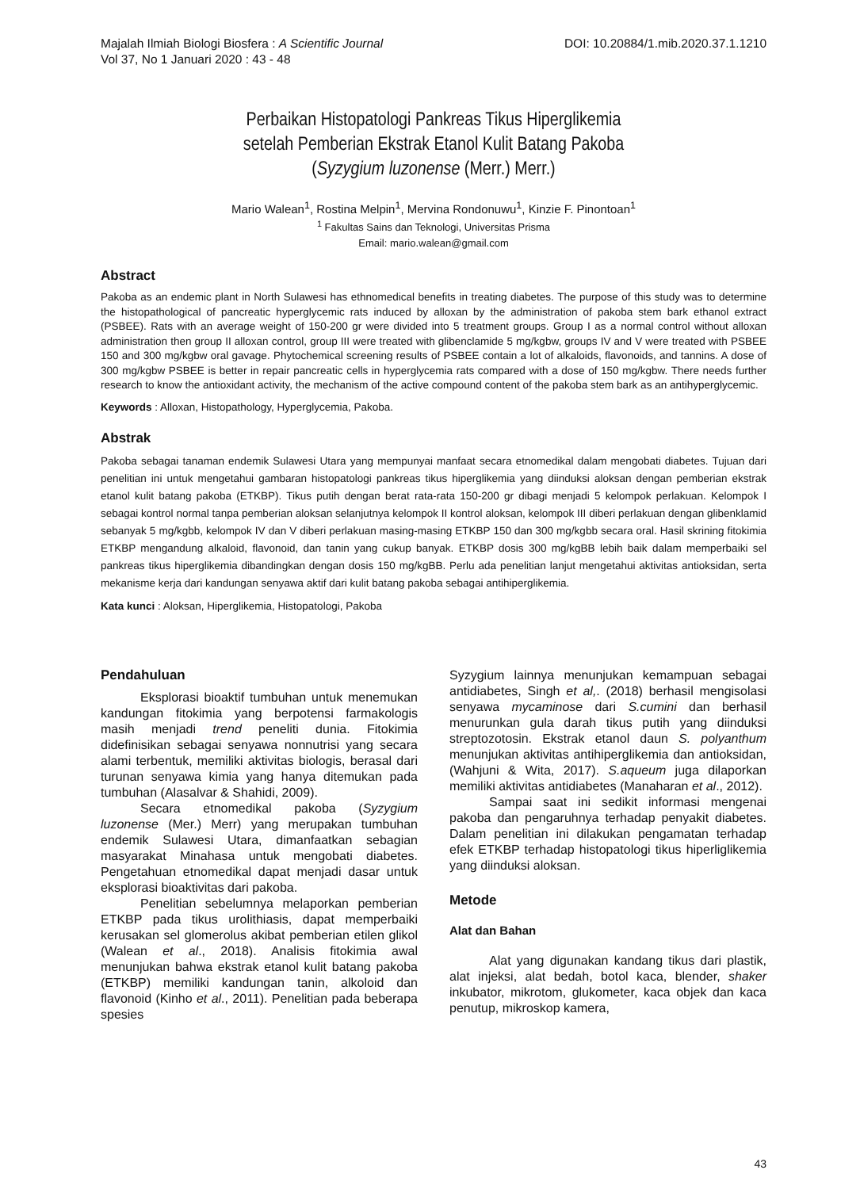Majalah Ilmiah Biologi Biosfera : A Scientific Journal
Vol 37, No 1 Januari 2020 : 43 - 48
DOI: 10.20884/1.mib.2020.37.1.1210
Perbaikan Histopatologi Pankreas Tikus Hiperglikemia
setelah Pemberian Ekstrak Etanol Kulit Batang Pakoba
(Syzygium luzonense (Merr.) Merr.)
Mario Walean<sup>1</sup>, Rostina Melpin<sup>1</sup>, Mervina Rondonuwu<sup>1</sup>, Kinzie F. Pinontoan<sup>1</sup>
<sup>1</sup> Fakultas Sains dan Teknologi, Universitas Prisma
Email: mario.walean@gmail.com
Abstract
Pakoba as an endemic plant in North Sulawesi has ethnomedical benefits in treating diabetes. The purpose of this study was to determine the histopathological of pancreatic hyperglycemic rats induced by alloxan by the administration of pakoba stem bark ethanol extract (PSBEE). Rats with an average weight of 150-200 gr were divided into 5 treatment groups. Group I as a normal control without alloxan administration then group II alloxan control, group III were treated with glibenclamide 5 mg/kgbw, groups IV and V were treated with PSBEE 150 and 300 mg/kgbw oral gavage. Phytochemical screening results of PSBEE contain a lot of alkaloids, flavonoids, and tannins. A dose of 300 mg/kgbw PSBEE is better in repair pancreatic cells in hyperglycemia rats compared with a dose of 150 mg/kgbw. There needs further research to know the antioxidant activity, the mechanism of the active compound content of the pakoba stem bark as an antihyperglycemic.
Keywords : Alloxan, Histopathology, Hyperglycemia, Pakoba.
Abstrak
Pakoba sebagai tanaman endemik Sulawesi Utara yang mempunyai manfaat secara etnomedikal dalam mengobati diabetes. Tujuan dari penelitian ini untuk mengetahui gambaran histopatologi pankreas tikus hiperglikemia yang diinduksi aloksan dengan pemberian ekstrak etanol kulit batang pakoba (ETKBP). Tikus putih dengan berat rata-rata 150-200 gr dibagi menjadi 5 kelompok perlakuan. Kelompok I sebagai kontrol normal tanpa pemberian aloksan selanjutnya kelompok II kontrol aloksan, kelompok III diberi perlakuan dengan glibenklamid sebanyak 5 mg/kgbb, kelompok IV dan V diberi perlakuan masing-masing ETKBP 150 dan 300 mg/kgbb secara oral. Hasil skrining fitokimia ETKBP mengandung alkaloid, flavonoid, dan tanin yang cukup banyak. ETKBP dosis 300 mg/kgBB lebih baik dalam memperbaiki sel pankreas tikus hiperglikemia dibandingkan dengan dosis 150 mg/kgBB. Perlu ada penelitian lanjut mengetahui aktivitas antioksidan, serta mekanisme kerja dari kandungan senyawa aktif dari kulit batang pakoba sebagai antihiperglikemia.
Kata kunci : Aloksan, Hiperglikemia, Histopatologi, Pakoba
Pendahuluan
Eksplorasi bioaktif tumbuhan untuk menemukan kandungan fitokimia yang berpotensi farmakologis masih menjadi trend peneliti dunia. Fitokimia didefinisikan sebagai senyawa nonnutrisi yang secara alami terbentuk, memiliki aktivitas biologis, berasal dari turunan senyawa kimia yang hanya ditemukan pada tumbuhan (Alasalvar & Shahidi, 2009).
Secara etnomedikal pakoba (Syzygium luzonense (Mer.) Merr) yang merupakan tumbuhan endemik Sulawesi Utara, dimanfaatkan sebagian masyarakat Minahasa untuk mengobati diabetes. Pengetahuan etnomedikal dapat menjadi dasar untuk eksplorasi bioaktivitas dari pakoba.
Penelitian sebelumnya melaporkan pemberian ETKBP pada tikus urolithiasis, dapat memperbaiki kerusakan sel glomerolus akibat pemberian etilen glikol (Walean et al., 2018). Analisis fitokimia awal menunjukan bahwa ekstrak etanol kulit batang pakoba (ETKBP) memiliki kandungan tanin, alkoloid dan flavonoid (Kinho et al., 2011). Penelitian pada beberapa spesies
Syzygium lainnya menunjukan kemampuan sebagai antidiabetes, Singh et al,. (2018) berhasil mengisolasi senyawa mycaminose dari S.cumini dan berhasil menurunkan gula darah tikus putih yang diinduksi streptozotosin. Ekstrak etanol daun S. polyanthum menunjukan aktivitas antihiperglikemia dan antioksidan, (Wahjuni & Wita, 2017). S.aqueum juga dilaporkan memiliki aktivitas antidiabetes (Manaharan et al., 2012).
Sampai saat ini sedikit informasi mengenai pakoba dan pengaruhnya terhadap penyakit diabetes. Dalam penelitian ini dilakukan pengamatan terhadap efek ETKBP terhadap histopatologi tikus hiperliglikemia yang diinduksi aloksan.
Metode
Alat dan Bahan
Alat yang digunakan kandang tikus dari plastik, alat injeksi, alat bedah, botol kaca, blender, shaker inkubator, mikrotom, glukometer, kaca objek dan kaca penutup, mikroskop kamera,
43